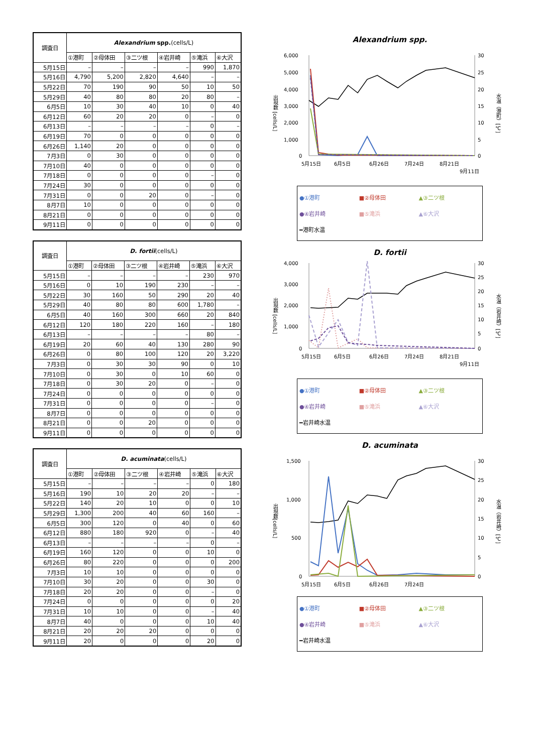| 調査日 | Alexandrium spp. (cells/L) | | | | | |
| --- | --- | --- | --- | --- | --- | --- |
| | ①港町 | ②母体田 | ③二ツ根 | ④岩井崎 | ⑤滝浜 | ⑥大沢 |
| 5月15日 | – | – | – | – | 990 | 1,870 |
| 5月16日 | 4,790 | 5,200 | 2,820 | 4,640 | – | – |
| 5月22日 | 70 | 190 | 90 | 50 | 10 | 50 |
| 5月29日 | 40 | 80 | 80 | 20 | 80 | – |
| 6月5日 | 10 | 30 | 40 | 10 | 0 | 40 |
| 6月12日 | 60 | 20 | 20 | 0 | – | 0 |
| 6月13日 | – | – | – | – | 0 | – |
| 6月19日 | 70 | 0 | 0 | 0 | 0 | 0 |
| 6月26日 | 1,140 | 20 | 0 | 0 | 0 | 0 |
| 7月3日 | 0 | 30 | 0 | 0 | 0 | 0 |
| 7月10日 | 40 | 0 | 0 | 0 | 0 | 0 |
| 7月18日 | 0 | 0 | 0 | 0 | – | 0 |
| 7月24日 | 30 | 0 | 0 | 0 | 0 | 0 |
| 7月31日 | 0 | 0 | 20 | 0 | – | 0 |
| 8月7日 | 10 | 0 | 0 | 0 | 0 | 0 |
| 8月21日 | 0 | 0 | 0 | 0 | 0 | 0 |
| 9月11日 | 0 | 0 | 0 | 0 | 0 | 0 |
| 調査日 | D. fortii (cells/L) | | | | | |
| --- | --- | --- | --- | --- | --- | --- |
| | ①港町 | ②母体田 | ③二ツ根 | ④岩井崎 | ⑤滝浜 | ⑥大沢 |
| 5月15日 | – | – | – | – | 230 | 970 |
| 5月16日 | 0 | 10 | 190 | 230 | – | – |
| 5月22日 | 30 | 160 | 50 | 290 | 20 | 40 |
| 5月29日 | 40 | 80 | 80 | 600 | 1,780 | – |
| 6月5日 | 40 | 160 | 300 | 660 | 20 | 840 |
| 6月12日 | 120 | 180 | 220 | 160 | – | 180 |
| 6月13日 | – | – | – | – | 80 | – |
| 6月19日 | 20 | 60 | 40 | 130 | 280 | 90 |
| 6月26日 | 0 | 80 | 100 | 120 | 20 | 3,220 |
| 7月3日 | 0 | 30 | 30 | 90 | 0 | 10 |
| 7月10日 | 0 | 30 | 0 | 10 | 60 | 0 |
| 7月18日 | 0 | 30 | 20 | 0 | – | 0 |
| 7月24日 | 0 | 0 | 0 | 0 | 0 | 0 |
| 7月31日 | 0 | 0 | 0 | 0 | – | 0 |
| 8月7日 | 0 | 0 | 0 | 0 | 0 | 0 |
| 8月21日 | 0 | 0 | 20 | 0 | 0 | 0 |
| 9月11日 | 0 | 0 | 0 | 0 | 0 | 0 |
| 調査日 | D. acuminata (cells/L) | | | | | |
| --- | --- | --- | --- | --- | --- | --- |
| | ①港町 | ②母体田 | ③二ツ根 | ④岩井崎 | ⑤滝浜 | ⑥大沢 |
| 5月15日 | – | – | – | – | 0 | 180 |
| 5月16日 | 190 | 10 | 20 | 20 | – | – |
| 5月22日 | 140 | 20 | 10 | 0 | 0 | 10 |
| 5月29日 | 1,300 | 200 | 40 | 60 | 160 | – |
| 6月5日 | 300 | 120 | 0 | 40 | 0 | 60 |
| 6月12日 | 880 | 180 | 920 | 0 | – | 40 |
| 6月13日 | – | – | – | – | 0 | – |
| 6月19日 | 160 | 120 | 0 | 0 | 10 | 0 |
| 6月26日 | 80 | 220 | 0 | 0 | 0 | 200 |
| 7月3日 | 10 | 10 | 0 | 0 | 0 | 0 |
| 7月10日 | 30 | 20 | 0 | 0 | 30 | 0 |
| 7月18日 | 20 | 20 | 0 | 0 | – | 0 |
| 7月24日 | 0 | 0 | 0 | 0 | 0 | 20 |
| 7月31日 | 10 | 10 | 0 | 0 | – | 40 |
| 8月7日 | 40 | 0 | 0 | 0 | 10 | 40 |
| 8月21日 | 20 | 20 | 20 | 0 | 0 | 0 |
| 9月11日 | 20 | 0 | 0 | 0 | 20 | 0 |
Alexandrium spp.
出現数 [cells/L]
6,000
5,000
4,000
3,000
2,000
1,000
0
30
25
20
15
10
5
0
5月15日
6月5日
6月26日
7月24日
8月21日
9月11日
水温（港町）[℃]
●①港町 ■②母体田 ▲③二ツ根 ●④岩井崎 ■⑤滝浜 ▲⑥大沢 ━港町水温
D. fortii
出現数 [cells/L]
4,000
3,000
2,000
1,000
0
30
25
20
15
10
5
0
5月15日
6月5日
6月26日
7月24日
8月21日
9月11日
水温（岩井崎）[℃]
●①港町 ■②母体田 ▲③二ツ根 ●④岩井崎 ■⑤滝浜 ▲⑥大沢 ━岩井崎水温
D. acuminata
出現数[cells/L]
1,500
1,000
500
0
30
25
20
15
10
5
0
5月15日
6月5日
6月26日
7月24日
水温（岩井崎）[℃]
●①港町 ■②母体田 ▲③二ツ根 ●④岩井崎 ■⑤滝浜 ▲⑥大沢 ━岩井崎水温